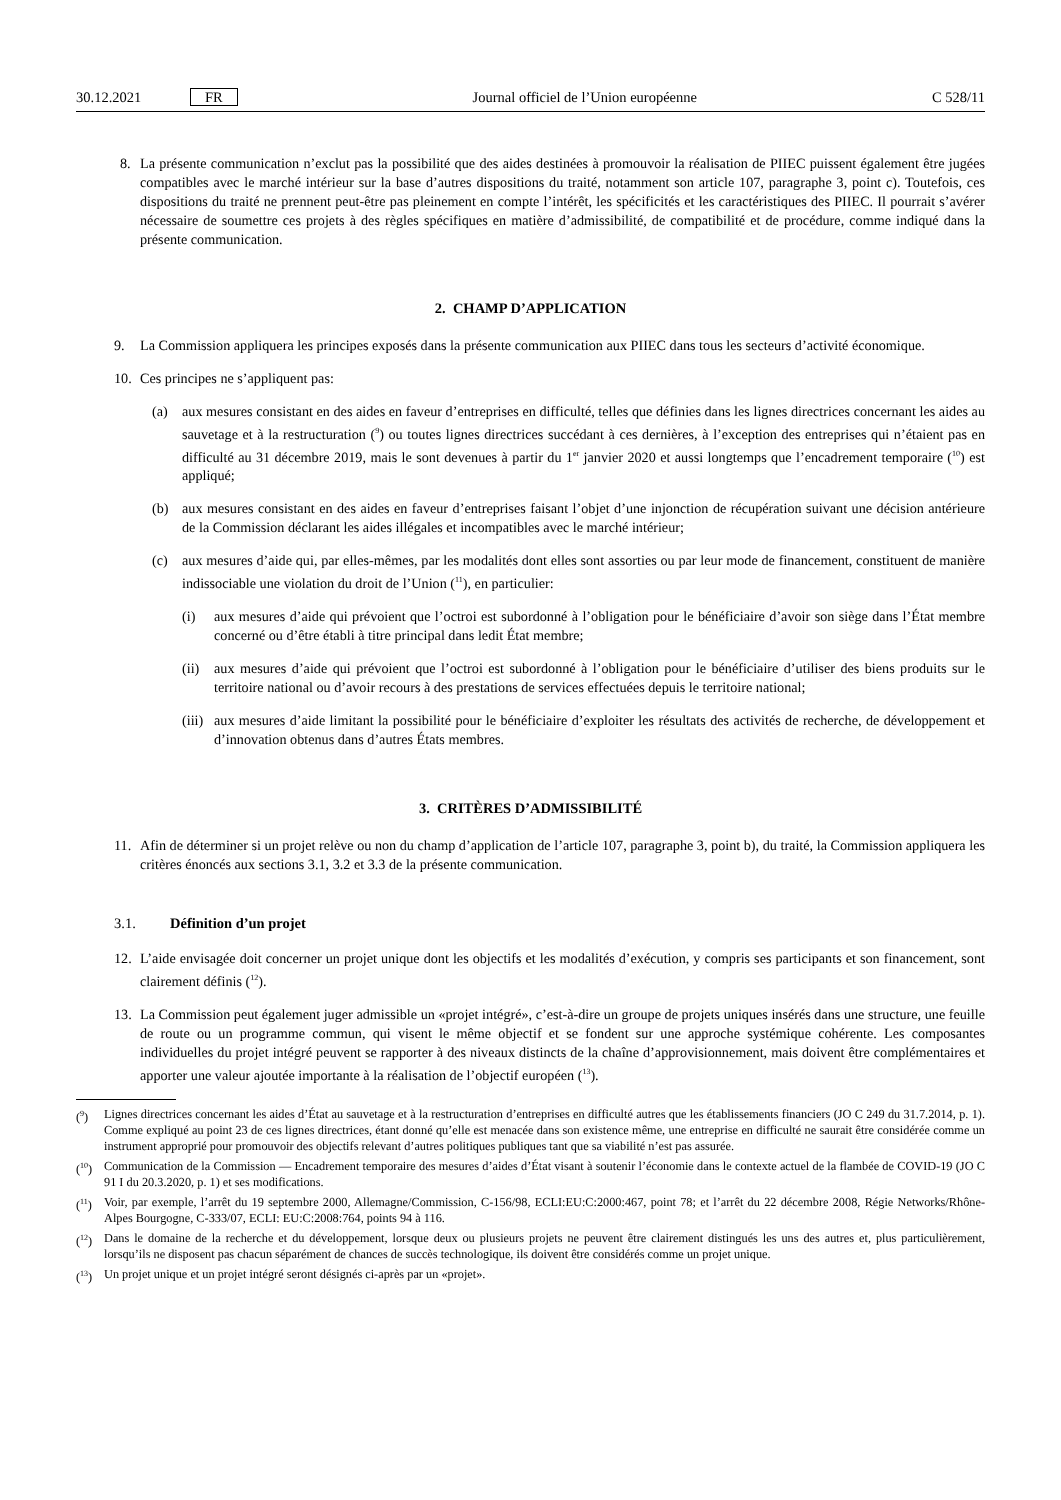30.12.2021 FR Journal officiel de l’Union européenne C 528/11
8. La présente communication n’exclut pas la possibilité que des aides destinées à promouvoir la réalisation de PIIEC puissent également être jugées compatibles avec le marché intérieur sur la base d’autres dispositions du traité, notamment son article 107, paragraphe 3, point c). Toutefois, ces dispositions du traité ne prennent peut-être pas pleinement en compte l’intérêt, les spécificités et les caractéristiques des PIIEC. Il pourrait s’avérer nécessaire de soumettre ces projets à des règles spécifiques en matière d’admissibilité, de compatibilité et de procédure, comme indiqué dans la présente communication.
2. CHAMP D’APPLICATION
9. La Commission appliquera les principes exposés dans la présente communication aux PIIEC dans tous les secteurs d’activité économique.
10. Ces principes ne s’appliquent pas:
(a) aux mesures consistant en des aides en faveur d’entreprises en difficulté, telles que définies dans les lignes directrices concernant les aides au sauvetage et à la restructuration (<sup>9</sup>) ou toutes lignes directrices succédant à ces dernières, à l’exception des entreprises qui n’étaient pas en difficulté au 31 décembre 2019, mais le sont devenues à partir du 1<sup>er</sup> janvier 2020 et aussi longtemps que l’encadrement temporaire (<sup>10</sup>) est appliqué;
(b) aux mesures consistant en des aides en faveur d’entreprises faisant l’objet d’une injonction de récupération suivant une décision antérieure de la Commission déclarant les aides illégales et incompatibles avec le marché intérieur;
(c) aux mesures d’aide qui, par elles-mêmes, par les modalités dont elles sont assorties ou par leur mode de financement, constituent de manière indissociable une violation du droit de l’Union (<sup>11</sup>), en particulier:
(i) aux mesures d’aide qui prévoient que l’octroi est subordonné à l’obligation pour le bénéficiaire d’avoir son siège dans l’État membre concerné ou d’être établi à titre principal dans ledit État membre;
(ii) aux mesures d’aide qui prévoient que l’octroi est subordonné à l’obligation pour le bénéficiaire d’utiliser des biens produits sur le territoire national ou d’avoir recours à des prestations de services effectuées depuis le territoire national;
(iii) aux mesures d’aide limitant la possibilité pour le bénéficiaire d’exploiter les résultats des activités de recherche, de développement et d’innovation obtenus dans d’autres États membres.
3. CRITÈRES D’ADMISSIBILITÉ
11. Afin de déterminer si un projet relève ou non du champ d’application de l’article 107, paragraphe 3, point b), du traité, la Commission appliquera les critères énoncés aux sections 3.1, 3.2 et 3.3 de la présente communication.
3.1. Définition d’un projet
12. L’aide envisagée doit concerner un projet unique dont les objectifs et les modalités d’exécution, y compris ses participants et son financement, sont clairement définis (<sup>12</sup>).
13. La Commission peut également juger admissible un «projet intégré», c’est-à-dire un groupe de projets uniques insérés dans une structure, une feuille de route ou un programme commun, qui visent le même objectif et se fondent sur une approche systémique cohérente. Les composantes individuelles du projet intégré peuvent se rapporter à des niveaux distincts de la chaîne d’approvisionnement, mais doivent être complémentaires et apporter une valeur ajoutée importante à la réalisation de l’objectif européen (<sup>13</sup>).
(<sup>9</sup>) Lignes directrices concernant les aides d’État au sauvetage et à la restructuration d’entreprises en difficulté autres que les établissements financiers (JO C 249 du 31.7.2014, p. 1). Comme expliqué au point 23 de ces lignes directrices, étant donné qu’elle est menacée dans son existence même, une entreprise en difficulté ne saurait être considérée comme un instrument approprié pour promouvoir des objectifs relevant d’autres politiques publiques tant que sa viabilité n’est pas assurée.
(<sup>10</sup>) Communication de la Commission — Encadrement temporaire des mesures d’aides d’État visant à soutenir l’économie dans le contexte actuel de la flambée de COVID-19 (JO C 91 I du 20.3.2020, p. 1) et ses modifications.
(<sup>11</sup>) Voir, par exemple, l’arrêt du 19 septembre 2000, Allemagne/Commission, C-156/98, ECLI:EU:C:2000:467, point 78; et l’arrêt du 22 décembre 2008, Régie Networks/Rhône-Alpes Bourgogne, C-333/07, ECLI: EU:C:2008:764, points 94 à 116.
(<sup>12</sup>) Dans le domaine de la recherche et du développement, lorsque deux ou plusieurs projets ne peuvent être clairement distingués les uns des autres et, plus particulièrement, lorsqu’ils ne disposent pas chacun séparément de chances de succès technologique, ils doivent être considérés comme un projet unique.
(<sup>13</sup>) Un projet unique et un projet intégré seront désignés ci-après par un «projet».